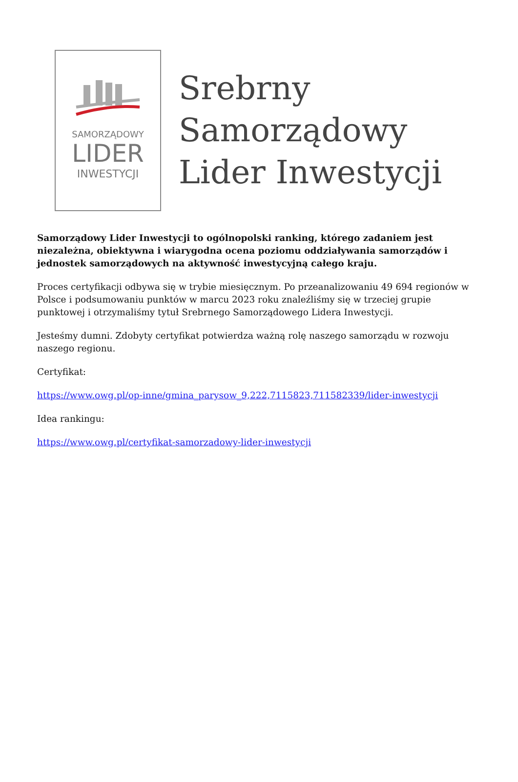SAMORZĄDOWY
LIDER
INWESTYCJI
Srebrny
Samorządowy
Lider Inwestycji
Samorządowy Lider Inwestycji to ogólnopolski ranking, którego zadaniem jest niezależna, obiektywna i wiarygodna ocena poziomu oddziaływania samorządów i jednostek samorządowych na aktywność inwestycyjną całego kraju.
Proces certyfikacji odbywa się w trybie miesięcznym. Po przeanalizowaniu 49 694 regionów w Polsce i podsumowaniu punktów w marcu 2023 roku znaleźliśmy się w trzeciej grupie punktowej i otrzymaliśmy tytuł Srebrnego Samorządowego Lidera Inwestycji.
Jesteśmy dumni. Zdobyty certyfikat potwierdza ważną rolę naszego samorządu w rozwoju naszego regionu.
Certyfikat:
https://www.owg.pl/op-inne/gmina_parysow_9,222,7115823,711582339/lider-inwestycji
Idea rankingu:
https://www.owg.pl/certyfikat-samorzadowy-lider-inwestycji